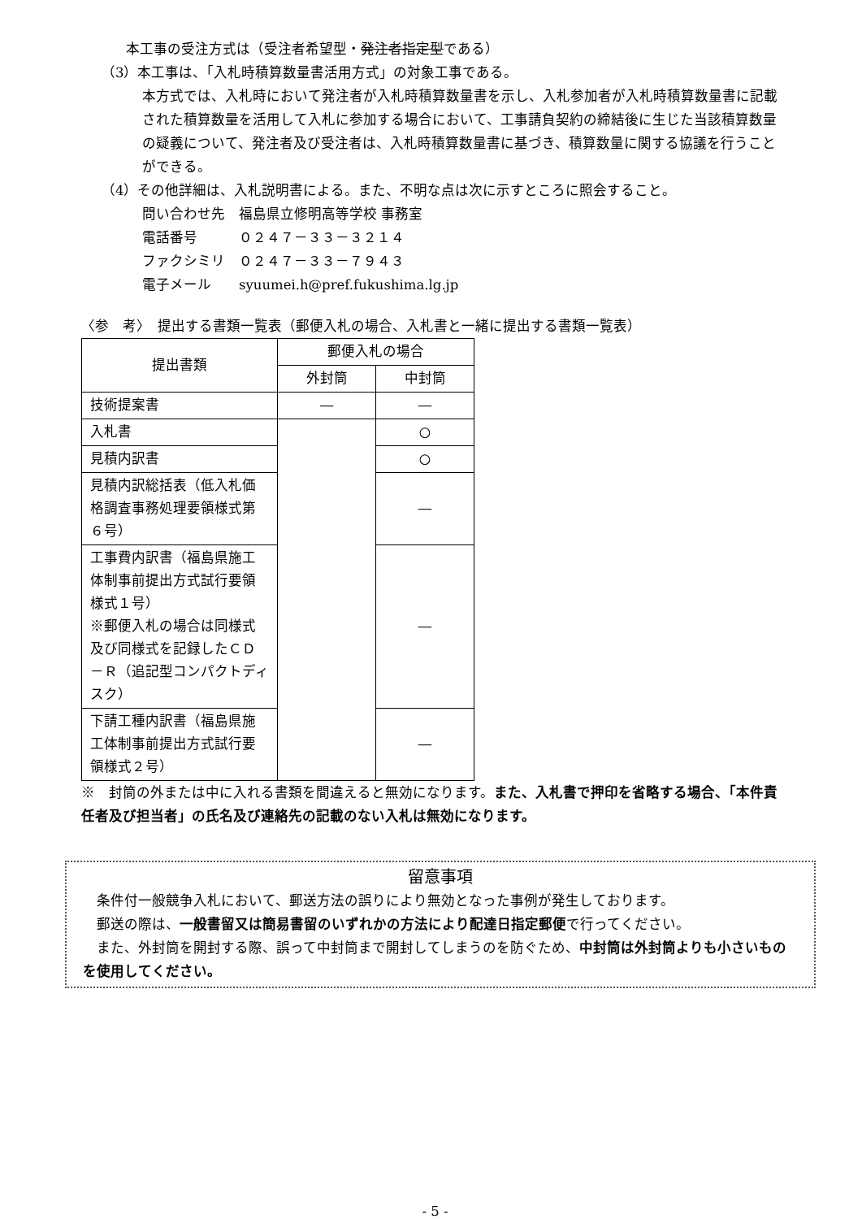本工事の受注方式は（受注者希望型・発注者指定型である）
（3）本工事は、「入札時積算数量書活用方式」の対象工事である。
本方式では、入札時において発注者が入札時積算数量書を示し、入札参加者が入札時積算数量書に記載された積算数量を活用して入札に参加する場合において、工事請負契約の締結後に生じた当該積算数量の疑義について、発注者及び受注者は、入札時積算数量書に基づき、積算数量に関する協議を行うことができる。
（4）その他詳細は、入札説明書による。また、不明な点は次に示すところに照会すること。
問い合わせ先　福島県立修明高等学校 事務室
電話番号　　　０２４７－３３－３２１４
ファクシミリ　０２４７－３３－７９４３
電子メール　　syuumei.h@pref.fukushima.lg.jp
〈参　考〉　提出する書類一覧表（郵便入札の場合、入札書と一緒に提出する書類一覧表）
| 提出書類 | 郵便入札の場合 | |
| --- | --- | --- |
| | 外封筒 | 中封筒 |
| 技術提案書 | ― | ― |
| 入札書 | | ○ |
| 見積内訳書 | | ○ |
| 見積内訳総括表（低入札価格調査事務処理要領様式第６号） | | ― |
| 工事費内訳書（福島県施工体制事前提出方式試行要領様式１号） ※郵便入札の場合は同様式及び同様式を記録したＣＤ－Ｒ（追記型コンパクトディスク） | | ― |
| 下請工種内訳書（福島県施工体制事前提出方式試行要領様式２号） | | ― |
※　封筒の外または中に入れる書類を間違えると無効になります。また、入札書で押印を省略する場合、「本件責任者及び担当者」の氏名及び連絡先の記載のない入札は無効になります。
留意事項
　条件付一般競争入札において、郵送方法の誤りにより無効となった事例が発生しております。
　郵送の際は、一般書留又は簡易書留のいずれかの方法により配達日指定郵便で行ってください。
　また、外封筒を開封する際、誤って中封筒まで開封してしまうのを防ぐため、中封筒は外封筒よりも小さいものを使用してください。
- 5 -